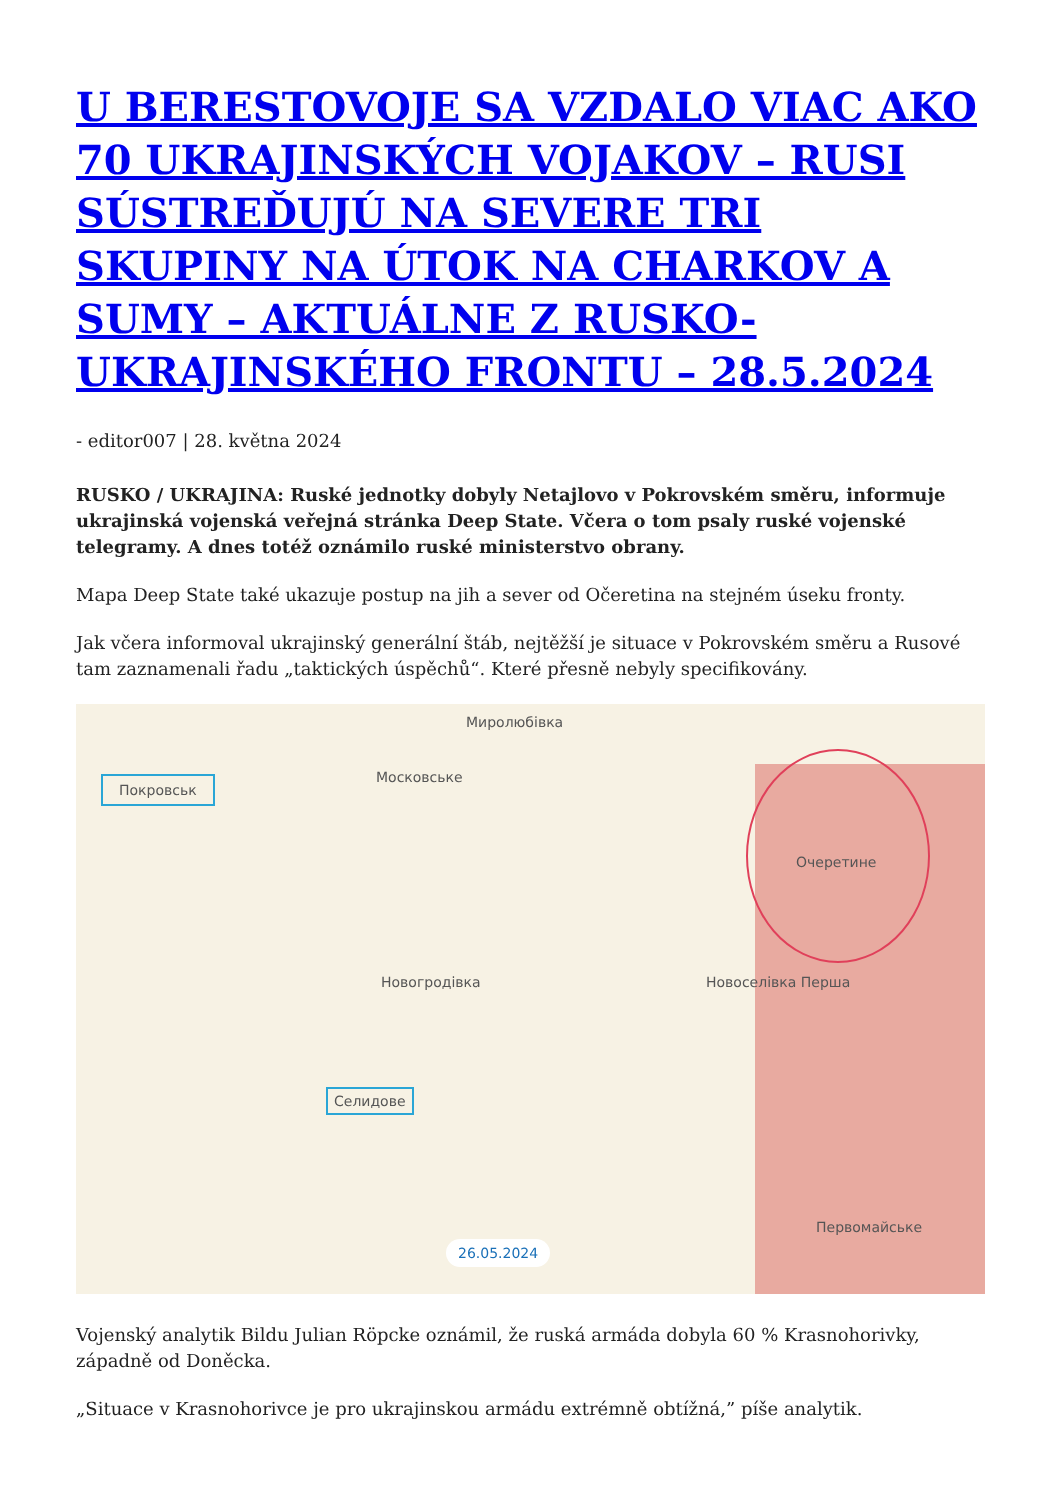U BERESTOVOJE SA VZDALO VIAC AKO 70 UKRAJINSKÝCH VOJAKOV – RUSI SÚSTREĎUJÚ NA SEVERE TRI SKUPINY NA ÚTOK NA CHARKOV A SUMY – AKTUÁLNE Z RUSKO-UKRAJINSKÉHO FRONTU – 28.5.2024
- editor007 | 28. května 2024
RUSKO / UKRAJINA: Ruské jednotky dobyly Netajlovo v Pokrovském směru, informuje ukrajinská vojenská veřejná stránka Deep State. Včera o tom psaly ruské vojenské telegramy. A dnes totéž oznámilo ruské ministerstvo obrany.
Mapa Deep State také ukazuje postup na jih a sever od Očeretina na stejném úseku fronty.
Jak včera informoval ukrajinský generální štáb, nejtěžší je situace v Pokrovském směru a Rusové tam zaznamenali řadu „taktických úspěchů“. Které přesně nebyly specifikovány.
Покровськ Московське
Миролюбівка
Очеретине
Новогродівка
Селидове
Новоселівка Перша
Первомайське
26.05.2024
Vojenský analytik Bildu Julian Röpcke oznámil, že ruská armáda dobyla 60 % Krasnohorivky, západně od Doněcka.
„Situace v Krasnohorivce je pro ukrajinskou armádu extrémně obtížná,” píše analytik.